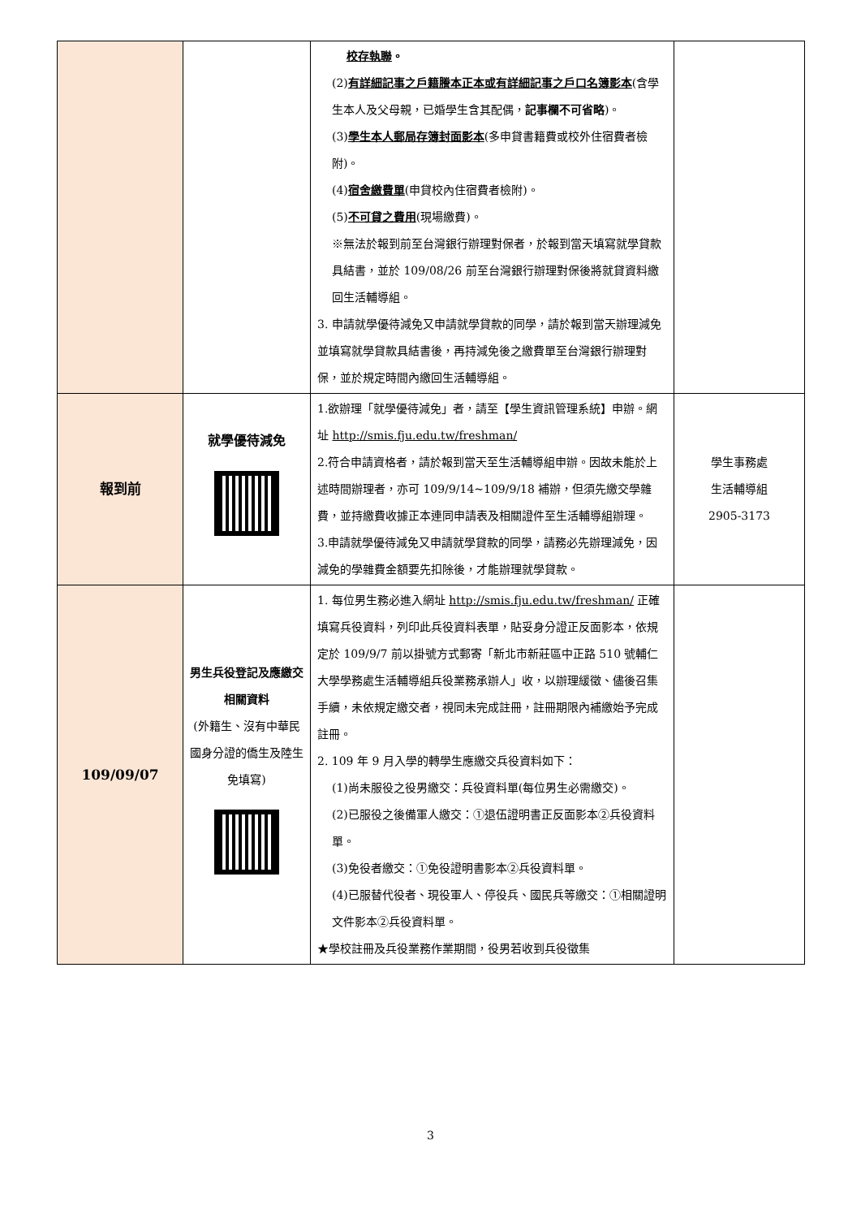| | | 校存執聯 。 (2) 有詳細記事之戶籍謄本正本或有詳細記事之戶口名簿影本 (含學生本人及父母親，已婚學生含其配偶， 記事欄不可省略 )。 (3) 學生本人郵局存簿封面影本 (多申貸書籍費或校外住宿費者檢附)。 (4) 宿舍繳費單 (申貸校內住宿費者檢附)。 (5) 不可貸之費用 (現場繳費)。 ※無法於報到前至台灣銀行辦理對保者，於報到當天填寫就學貸款具結書，並於 109/08/26 前至台灣銀行辦理對保後將就貸資料繳回生活輔導組。 3. 申請就學優待減免又申請就學貸款的同學，請於報到當天辦理減免並填寫就學貸款具結書後，再持減免後之繳費單至台灣銀行辦理對保，並於規定時間內繳回生活輔導組。 | |
| 報到前 | 就學優待減免 | 1.欲辦理「就學優待減免」者，請至【學生資訊管理系統】申辦。網址 http://smis.fju.edu.tw/freshman/ 2.符合申請資格者，請於報到當天至生活輔導組申辦。因故未能於上述時間辦理者，亦可 109/9/14~109/9/18 補辦，但須先繳交學雜費，並持繳費收據正本連同申請表及相關證件至生活輔導組辦理。 3.申請就學優待減免又申請就學貸款的同學，請務必先辦理減免，因減免的學雜費金額要先扣除後，才能辦理就學貸款。 | 學生事務處 生活輔導組 2905-3173 |
| 109/09/07 | 男生兵役登記及應繳交相關資料 (外籍生、沒有中華民國身分證的僑生及陸生免填寫) | 1. 每位男生務必進入網址 http://smis.fju.edu.tw/freshman/ 正確填寫兵役資料，列印此兵役資料表單，貼妥身分證正反面影本，依規定於 109/9/7 前以掛號方式郵寄「新北市新莊區中正路 510 號輔仁大學學務處生活輔導組兵役業務承辦人」收，以辦理緩徵、儘後召集手續，未依規定繳交者，視同未完成註冊，註冊期限內補繳始予完成註冊。 2. 109 年 9 月入學的轉學生應繳交兵役資料如下： (1)尚未服役之役男繳交：兵役資料單(每位男生必需繳交)。 (2)已服役之後備軍人繳交：①退伍證明書正反面影本②兵役資料單。 (3)免役者繳交：①免役證明書影本②兵役資料單。 (4)已服替代役者、現役軍人、停役兵、國民兵等繳交：①相關證明文件影本②兵役資料單。 ★學校註冊及兵役業務作業期間，役男若收到兵役徵集 | |
3